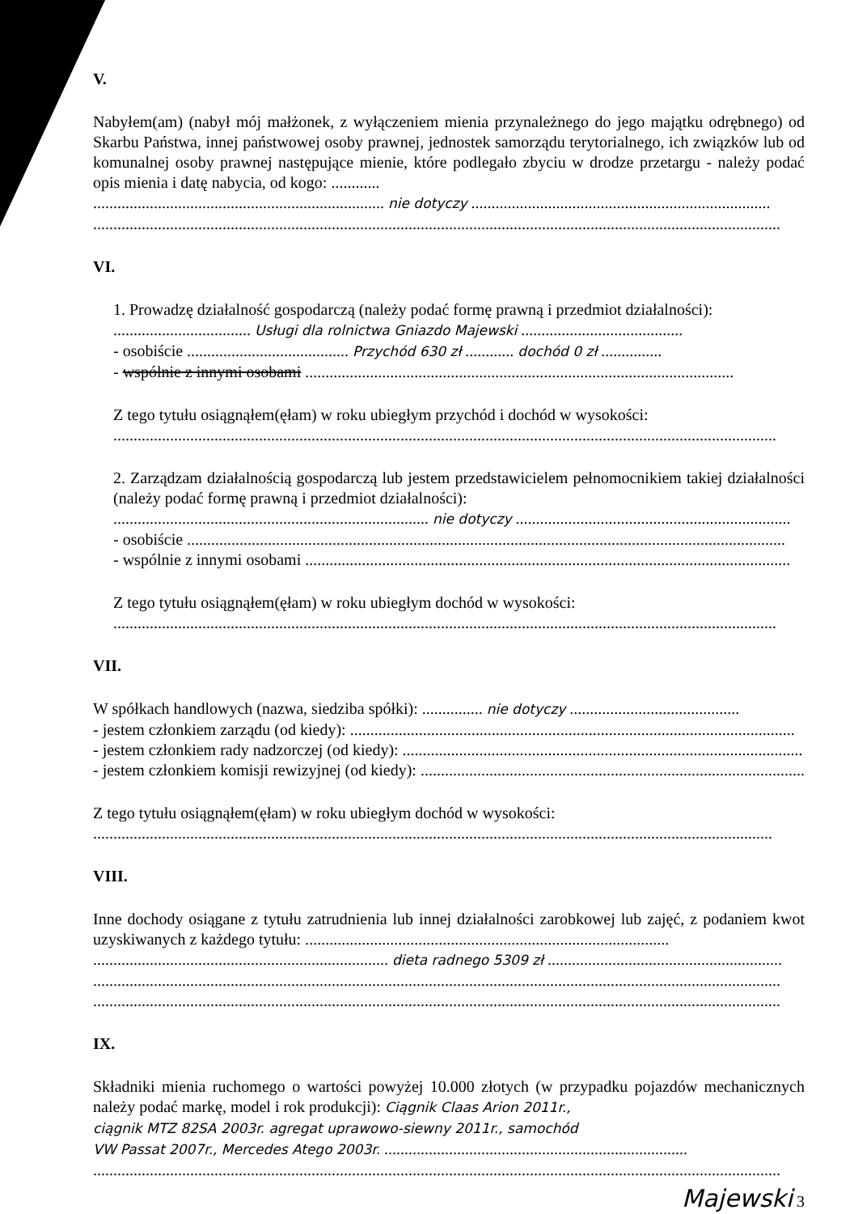V.
Nabyłem(am) (nabył mój małżonek, z wyłączeniem mienia przynależnego do jego majątku odrębnego) od Skarbu Państwa, innej państwowej osoby prawnej, jednostek samorządu terytorialnego, ich związków lub od komunalnej osoby prawnej następujące mienie, które podlegało zbyciu w drodze przetargu - należy podać opis mienia i datę nabycia, od kogo: ............
........................................................................ nie dotyczy ..........................................................................
..........................................................................................................................................................................
VI.
1. Prowadzę działalność gospodarczą (należy podać formę prawną i przedmiot działalności):
.................................. Usługi dla rolnictwa Gniazdo Majewski ........................................
- osobiście ........................................ Przychód 630 zł ............ dochód 0 zł ...............
- wspólnie z innymi osobami ..........................................................................................................
Z tego tytułu osiągnąłem(ęłam) w roku ubiegłym przychód i dochód w wysokości:
....................................................................................................................................................................
2. Zarządzam działalnością gospodarczą lub jestem przedstawicielem pełnomocnikiem takiej działalności (należy podać formę prawną i przedmiot działalności):
.............................................................................. nie dotyczy ....................................................................
- osobiście ....................................................................................................................................................
- wspólnie z innymi osobami ........................................................................................................................
Z tego tytułu osiągnąłem(ęłam) w roku ubiegłym dochód w wysokości:
....................................................................................................................................................................
VII.
W spółkach handlowych (nazwa, siedziba spółki): ............... nie dotyczy ..........................................
- jestem członkiem zarządu (od kiedy): ..............................................................................................................
- jestem członkiem rady nadzorczej (od kiedy): ...................................................................................................
- jestem członkiem komisji rewizyjnej (od kiedy): ...............................................................................................
Z tego tytułu osiągnąłem(ęłam) w roku ubiegłym dochód w wysokości:
........................................................................................................................................................................
VIII.
Inne dochody osiągane z tytułu zatrudnienia lub innej działalności zarobkowej lub zajęć, z podaniem kwot uzyskiwanych z każdego tytułu: ..........................................................................................
......................................................................... dieta radnego 5309 zł ..........................................................
..........................................................................................................................................................................
..........................................................................................................................................................................
IX.
Składniki mienia ruchomego o wartości powyżej 10.000 złotych (w przypadku pojazdów mechanicznych należy podać markę, model i rok produkcji): Ciągnik Claas Arion 2011r.,
ciągnik MTZ 82SA 2003r. agregat uprawowo-siewny 2011r., samochód
VW Passat 2007r., Mercedes Atego 2003r. ...........................................................................
..........................................................................................................................................................................
Majewski 3